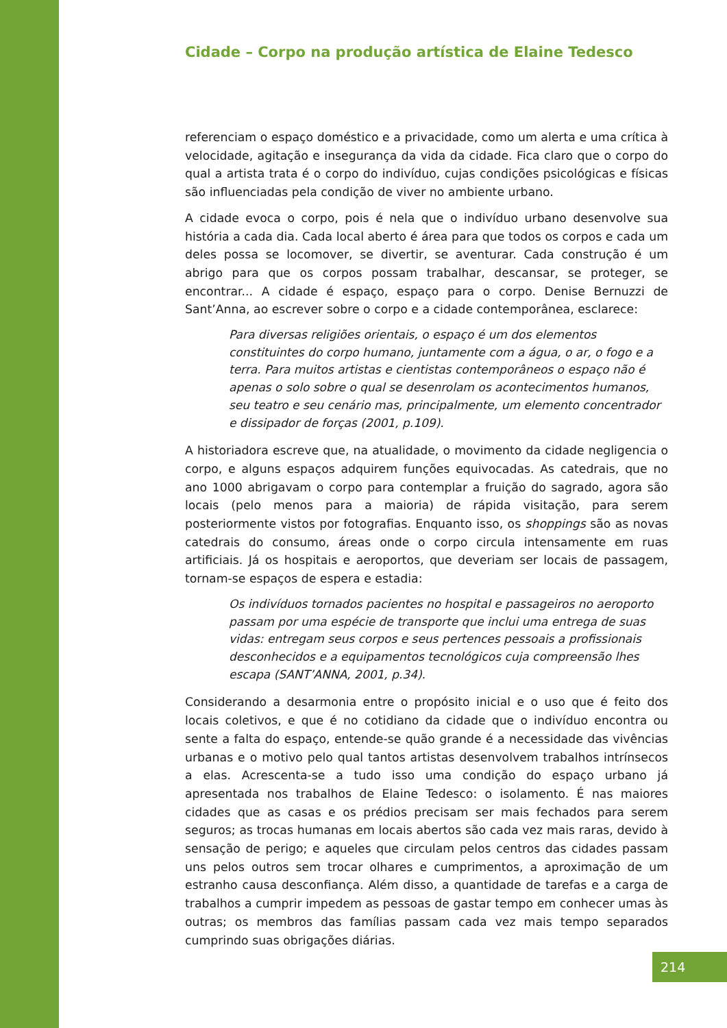Cidade – Corpo na produção artística de Elaine Tedesco
referenciam o espaço doméstico e a privacidade, como um alerta e uma crítica à velocidade, agitação e insegurança da vida da cidade. Fica claro que o corpo do qual a artista trata é o corpo do indivíduo, cujas condições psicológicas e físicas são influenciadas pela condição de viver no ambiente urbano.
A cidade evoca o corpo, pois é nela que o indivíduo urbano desenvolve sua história a cada dia. Cada local aberto é área para que todos os corpos e cada um deles possa se locomover, se divertir, se aventurar. Cada construção é um abrigo para que os corpos possam trabalhar, descansar, se proteger, se encontrar... A cidade é espaço, espaço para o corpo. Denise Bernuzzi de Sant’Anna, ao escrever sobre o corpo e a cidade contemporânea, esclarece:
Para diversas religiões orientais, o espaço é um dos elementos constituintes do corpo humano, juntamente com a água, o ar, o fogo e a terra. Para muitos artistas e cientistas contemporâneos o espaço não é apenas o solo sobre o qual se desenrolam os acontecimentos humanos, seu teatro e seu cenário mas, principalmente, um elemento concentrador e dissipador de forças (2001, p.109).
A historiadora escreve que, na atualidade, o movimento da cidade negligencia o corpo, e alguns espaços adquirem funções equivocadas. As catedrais, que no ano 1000 abrigavam o corpo para contemplar a fruição do sagrado, agora são locais (pelo menos para a maioria) de rápida visitação, para serem posteriormente vistos por fotografias. Enquanto isso, os shoppings são as novas catedrais do consumo, áreas onde o corpo circula intensamente em ruas artificiais. Já os hospitais e aeroportos, que deveriam ser locais de passagem, tornam-se espaços de espera e estadia:
Os indivíduos tornados pacientes no hospital e passageiros no aeroporto passam por uma espécie de transporte que inclui uma entrega de suas vidas: entregam seus corpos e seus pertences pessoais a profissionais desconhecidos e a equipamentos tecnológicos cuja compreensão lhes escapa (SANT’ANNA, 2001, p.34).
Considerando a desarmonia entre o propósito inicial e o uso que é feito dos locais coletivos, e que é no cotidiano da cidade que o indivíduo encontra ou sente a falta do espaço, entende-se quão grande é a necessidade das vivências urbanas e o motivo pelo qual tantos artistas desenvolvem trabalhos intrínsecos a elas. Acrescenta-se a tudo isso uma condição do espaço urbano já apresentada nos trabalhos de Elaine Tedesco: o isolamento. É nas maiores cidades que as casas e os prédios precisam ser mais fechados para serem seguros; as trocas humanas em locais abertos são cada vez mais raras, devido à sensação de perigo; e aqueles que circulam pelos centros das cidades passam uns pelos outros sem trocar olhares e cumprimentos, a aproximação de um estranho causa desconfiança. Além disso, a quantidade de tarefas e a carga de trabalhos a cumprir impedem as pessoas de gastar tempo em conhecer umas às outras; os membros das famílias passam cada vez mais tempo separados cumprindo suas obrigações diárias.
214